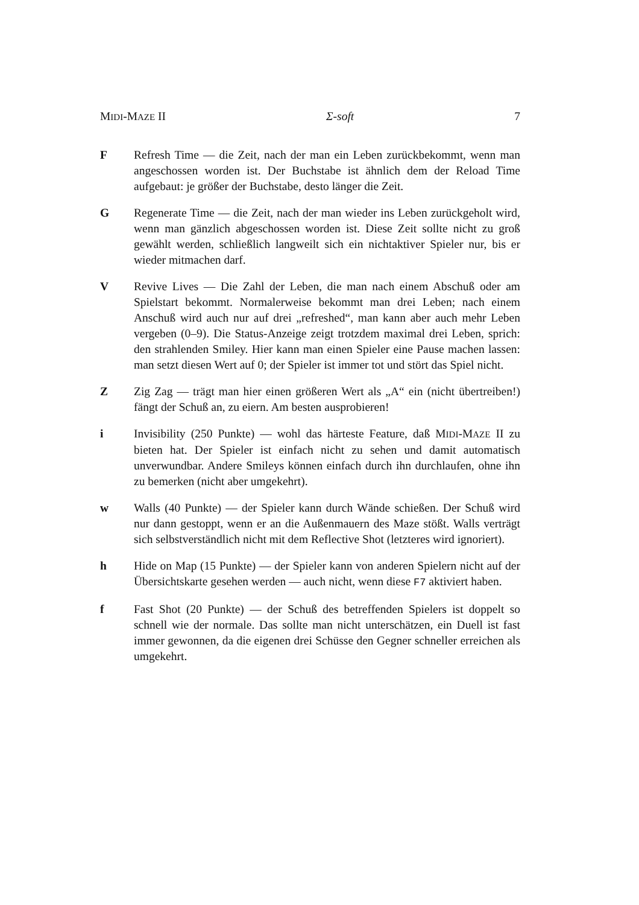MIDI-MAZE II Σ-soft 7
F Refresh Time — die Zeit, nach der man ein Leben zurückbekommt, wenn man angeschossen worden ist. Der Buchstabe ist ähnlich dem der Reload Time aufgebaut: je größer der Buchstabe, desto länger die Zeit.
G Regenerate Time — die Zeit, nach der man wieder ins Leben zurückgeholt wird, wenn man gänzlich abgeschossen worden ist. Diese Zeit sollte nicht zu groß gewählt werden, schließlich langweilt sich ein nichtaktiver Spieler nur, bis er wieder mitmachen darf.
V Revive Lives — Die Zahl der Leben, die man nach einem Abschuß oder am Spielstart bekommt. Normalerweise bekommt man drei Leben; nach einem Anschuß wird auch nur auf drei „refreshed“, man kann aber auch mehr Leben vergeben (0–9). Die Status-Anzeige zeigt trotzdem maximal drei Leben, sprich: den strahlenden Smiley. Hier kann man einen Spieler eine Pause machen lassen: man setzt diesen Wert auf 0; der Spieler ist immer tot und stört das Spiel nicht.
Z Zig Zag — trägt man hier einen größeren Wert als „A“ ein (nicht übertreiben!) fängt der Schuß an, zu eiern. Am besten ausprobieren!
i Invisibility (250 Punkte) — wohl das härteste Feature, daß MIDI-MAZE II zu bieten hat. Der Spieler ist einfach nicht zu sehen und damit automatisch unverwundbar. Andere Smileys können einfach durch ihn durchlaufen, ohne ihn zu bemerken (nicht aber umgekehrt).
w Walls (40 Punkte) — der Spieler kann durch Wände schießen. Der Schuß wird nur dann gestoppt, wenn er an die Außenmauern des Maze stößt. Walls verträgt sich selbstverständlich nicht mit dem Reflective Shot (letzteres wird ignoriert).
h Hide on Map (15 Punkte) — der Spieler kann von anderen Spielern nicht auf der Übersichtskarte gesehen werden — auch nicht, wenn diese F7 aktiviert haben.
f Fast Shot (20 Punkte) — der Schuß des betreffenden Spielers ist doppelt so schnell wie der normale. Das sollte man nicht unterschätzen, ein Duell ist fast immer gewonnen, da die eigenen drei Schüsse den Gegner schneller erreichen als umgekehrt.